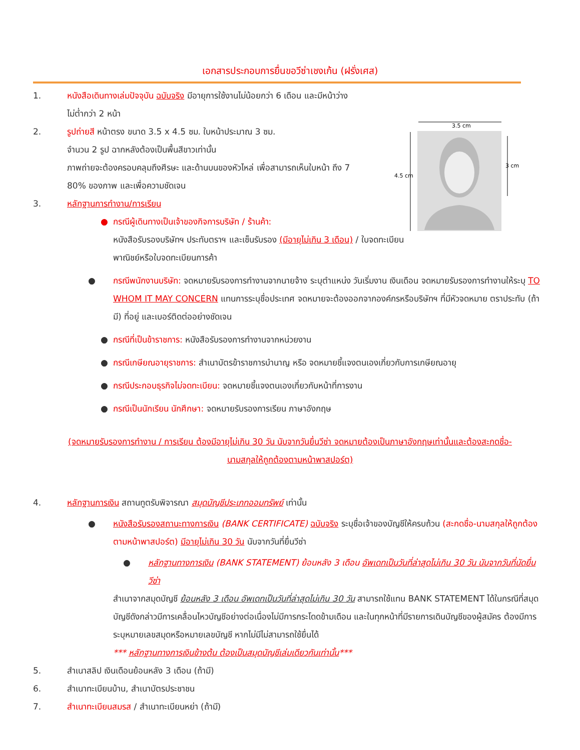เอกสารประกอบการยื่นขอวีซ่าเชงเก้น (ฝรั่งเศส)
3.5 cm
4.5 cm
3 cm
1. หนังสือเดินทางเล่มปัจจุบัน ฉบับจริง มีอายุการใช้งานไม่น้อยกว่า 6 เดือน และมีหน้าว่าง
ไม่ต่ำกว่า 2 หน้า
2. รูปถ่ายสี หน้าตรง ขนาด 3.5 x 4.5 ซม. ใบหน้าประมาณ 3 ซม.
จำนวน 2 รูป ฉากหลังต้องเป็นพื้นสีขาวเท่านั้น
ภาพถ่ายจะต้องครอบคลุมถึงศีรษะ และด้านบนของหัวไหล่ เพื่อสามารถเห็นใบหน้า ถึง 7
80% ของภาพ และเพื่อความชัดเจน
3. หลักฐานการทำงาน/การเรียน
● กรณีผู้เดินทางเป็นเจ้าของกิจการบริษัท / ร้านค้า:
หนังสือรับรองบริษัทฯ ประทับตราฯ และเซ็นรับรอง (มีอายุไม่เกิน 3 เดือน) / ใบจดทะเบียน
พาณิชย์หรือใบจดทะเบียนการค้า
● กรณีพนักงานบริษัท: จดหมายรับรองการทำงานจากนายจ้าง ระบุตำแหน่ง วันเริ่มงาน เงินเดือน จดหมายรับรองการทำงานให้ระบุ TO WHOM IT MAY CONCERN แทนการระบุชื่อประเทศ จดหมายจะต้องออกจากองค์กรหรือบริษัทฯ ที่มีหัวจดหมาย ตราประทับ (ถ้ามี) ที่อยู่ และเบอร์ติดต่ออย่างชัดเจน
● กรณีที่เป็นข้าราชการ: หนังสือรับรองการทำงานจากหน่วยงาน
● กรณีเกษียณอายุราชการ: สำเนาบัตรข้าราชการบำนาญ หรือ จดหมายชี้แจงตนเองเกี่ยวกับการเกษียณอายุ
● กรณีประกอบธุรกิจไม่จดทะเบียน: จดหมายชี้แจงตนเองเกี่ยวกับหน้าที่การงาน
● กรณีเป็นนักเรียน นักศึกษา: จดหมายรับรองการเรียน ภาษาอังกฤษ
(จดหมายรับรองการทำงาน / การเรียน ต้องมีอายุไม่เกิน 30 วัน นับจากวันยื่นวีซ่า จดหมายต้องเป็นภาษาอังกฤษเท่านั้นและต้องสะกดชื่อ-
นามสกุลให้ถูกต้องตามหน้าพาสปอร์ต)
4. หลักฐานการเงิน สถานทูตรับพิจารณา สมุดบัญชีประเภทออมทรัพย์ เท่านั้น
● หนังสือรับรองสถานะทางการเงิน (BANK CERTIFICATE) ฉบับจริง ระบุชื่อเจ้าของบัญชีให้ครบถ้วน (สะกดชื่อ-นามสกุลให้ถูกต้องตามหน้าพาสปอร์ต) มีอายุไม่เกิน 30 วัน นับจากวันที่ยื่นวีซ่า
● หลักฐานทางการเงิน (BANK STATEMENT) ย้อนหลัง 3 เดือน อัพเดทเป็นวันที่ล่าสุดไม่เกิน 30 วัน นับจากวันที่นัดยื่นวีซ่า
สำเนาจากสมุดบัญชี ย้อนหลัง 3 เดือน อัพเดทเป็นวันที่ล่าสุดไม่เกิน 30 วัน สามารถใช้แทน BANK STATEMENT ได้ในกรณีที่สมุดบัญชีดังกล่าวมีการเคลื่อนไหวบัญชีอย่างต่อเนื่องไม่มีการกระโดดข้ามเดือน และในทุกหน้าที่มีรายการเดินบัญชีของผู้สมัคร ต้องมีการระบุหมายเลขสมุดหรือหมายเลขบัญชี หากไม่มีไม่สามารถใช้ยื่นได้
*** หลักฐานทางการเงินข้างต้น ต้องเป็นสมุดบัญชีเล่มเดียวกันเท่านั้น***
5. สำเนาสลิป เงินเดือนย้อนหลัง 3 เดือน (ถ้ามี)
6. สำเนาทะเบียนบ้าน, สำเนาบัตรประชาชน
7. สำเนาทะเบียนสมรส / สำเนาทะเบียนหย่า (ถ้ามี)